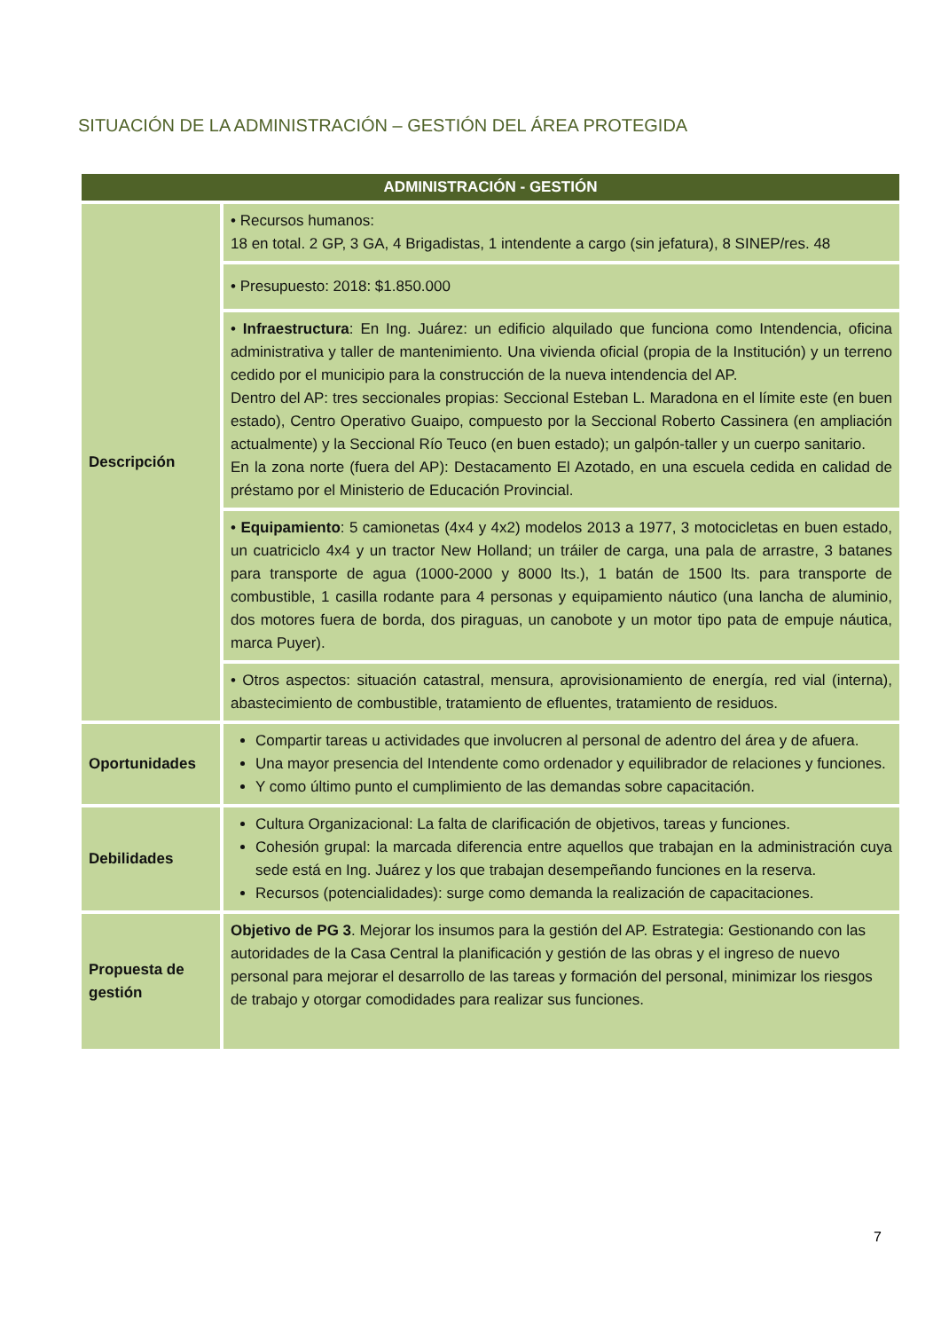SITUACIÓN DE LA ADMINISTRACIÓN – GESTIÓN DEL ÁREA PROTEGIDA
| ADMINISTRACIÓN - GESTIÓN | |
| --- | --- |
| Descripción | • Recursos humanos: 18 en total. 2 GP, 3 GA, 4 Brigadistas, 1 intendente a cargo (sin jefatura), 8 SINEP/res. 48 |
| | • Presupuesto: 2018: $1.850.000 |
| | • Infraestructura : En Ing. Juárez: un edificio alquilado que funciona como Intendencia, oficina administrativa y taller de mantenimiento. Una vivienda oficial (propia de la Institución) y un terreno cedido por el municipio para la construcción de la nueva intendencia del AP. Dentro del AP: tres seccionales propias: Seccional Esteban L. Maradona en el límite este (en buen estado), Centro Operativo Guaipo, compuesto por la Seccional Roberto Cassinera (en ampliación actualmente) y la Seccional Río Teuco (en buen estado); un galpón-taller y un cuerpo sanitario. En la zona norte (fuera del AP): Destacamento El Azotado, en una escuela cedida en calidad de préstamo por el Ministerio de Educación Provincial. |
| | • Equipamiento : 5 camionetas (4x4 y 4x2) modelos 2013 a 1977, 3 motocicletas en buen estado, un cuatriciclo 4x4 y un tractor New Holland; un tráiler de carga, una pala de arrastre, 3 batanes para transporte de agua (1000-2000 y 8000 lts.), 1 batán de 1500 lts. para transporte de combustible, 1 casilla rodante para 4 personas y equipamiento náutico (una lancha de aluminio, dos motores fuera de borda, dos piraguas, un canobote y un motor tipo pata de empuje náutica, marca Puyer). |
| | • Otros aspectos: situación catastral, mensura, aprovisionamiento de energía, red vial (interna), abastecimiento de combustible, tratamiento de efluentes, tratamiento de residuos. |
| Oportunidades | Compartir tareas u actividades que involucren al personal de adentro del área y de afuera. Una mayor presencia del Intendente como ordenador y equilibrador de relaciones y funciones. Y como último punto el cumplimiento de las demandas sobre capacitación. |
| Debilidades | Cultura Organizacional: La falta de clarificación de objetivos, tareas y funciones. Cohesión grupal: la marcada diferencia entre aquellos que trabajan en la administración cuya sede está en Ing. Juárez y los que trabajan desempeñando funciones en la reserva. Recursos (potencialidades): surge como demanda la realización de capacitaciones. |
| Propuesta de gestión | Objetivo de PG 3 . Mejorar los insumos para la gestión del AP. Estrategia: Gestionando con las autoridades de la Casa Central la planificación y gestión de las obras y el ingreso de nuevo personal para mejorar el desarrollo de las tareas y formación del personal, minimizar los riesgos de trabajo y otorgar comodidades para realizar sus funciones. |
7